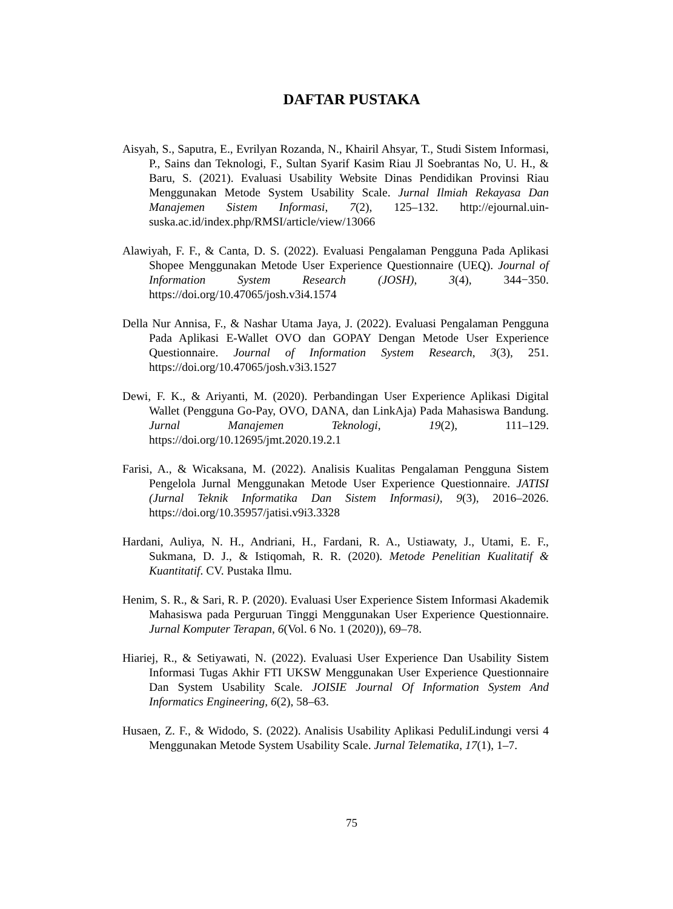DAFTAR PUSTAKA
Aisyah, S., Saputra, E., Evrilyan Rozanda, N., Khairil Ahsyar, T., Studi Sistem Informasi, P., Sains dan Teknologi, F., Sultan Syarif Kasim Riau Jl Soebrantas No, U. H., & Baru, S. (2021). Evaluasi Usability Website Dinas Pendidikan Provinsi Riau Menggunakan Metode System Usability Scale. Jurnal Ilmiah Rekayasa Dan Manajemen Sistem Informasi, 7(2), 125–132. http://ejournal.uin-suska.ac.id/index.php/RMSI/article/view/13066
Alawiyah, F. F., & Canta, D. S. (2022). Evaluasi Pengalaman Pengguna Pada Aplikasi Shopee Menggunakan Metode User Experience Questionnaire (UEQ). Journal of Information System Research (JOSH), 3(4), 344−350. https://doi.org/10.47065/josh.v3i4.1574
Della Nur Annisa, F., & Nashar Utama Jaya, J. (2022). Evaluasi Pengalaman Pengguna Pada Aplikasi E-Wallet OVO dan GOPAY Dengan Metode User Experience Questionnaire. Journal of Information System Research, 3(3), 251. https://doi.org/10.47065/josh.v3i3.1527
Dewi, F. K., & Ariyanti, M. (2020). Perbandingan User Experience Aplikasi Digital Wallet (Pengguna Go-Pay, OVO, DANA, dan LinkAja) Pada Mahasiswa Bandung. Jurnal Manajemen Teknologi, 19(2), 111–129. https://doi.org/10.12695/jmt.2020.19.2.1
Farisi, A., & Wicaksana, M. (2022). Analisis Kualitas Pengalaman Pengguna Sistem Pengelola Jurnal Menggunakan Metode User Experience Questionnaire. JATISI (Jurnal Teknik Informatika Dan Sistem Informasi), 9(3), 2016–2026. https://doi.org/10.35957/jatisi.v9i3.3328
Hardani, Auliya, N. H., Andriani, H., Fardani, R. A., Ustiawaty, J., Utami, E. F., Sukmana, D. J., & Istiqomah, R. R. (2020). Metode Penelitian Kualitatif & Kuantitatif. CV. Pustaka Ilmu.
Henim, S. R., & Sari, R. P. (2020). Evaluasi User Experience Sistem Informasi Akademik Mahasiswa pada Perguruan Tinggi Menggunakan User Experience Questionnaire. Jurnal Komputer Terapan, 6(Vol. 6 No. 1 (2020)), 69–78.
Hiariej, R., & Setiyawati, N. (2022). Evaluasi User Experience Dan Usability Sistem Informasi Tugas Akhir FTI UKSW Menggunakan User Experience Questionnaire Dan System Usability Scale. JOISIE Journal Of Information System And Informatics Engineering, 6(2), 58–63.
Husaen, Z. F., & Widodo, S. (2022). Analisis Usability Aplikasi PeduliLindungi versi 4 Menggunakan Metode System Usability Scale. Jurnal Telematika, 17(1), 1–7.
75